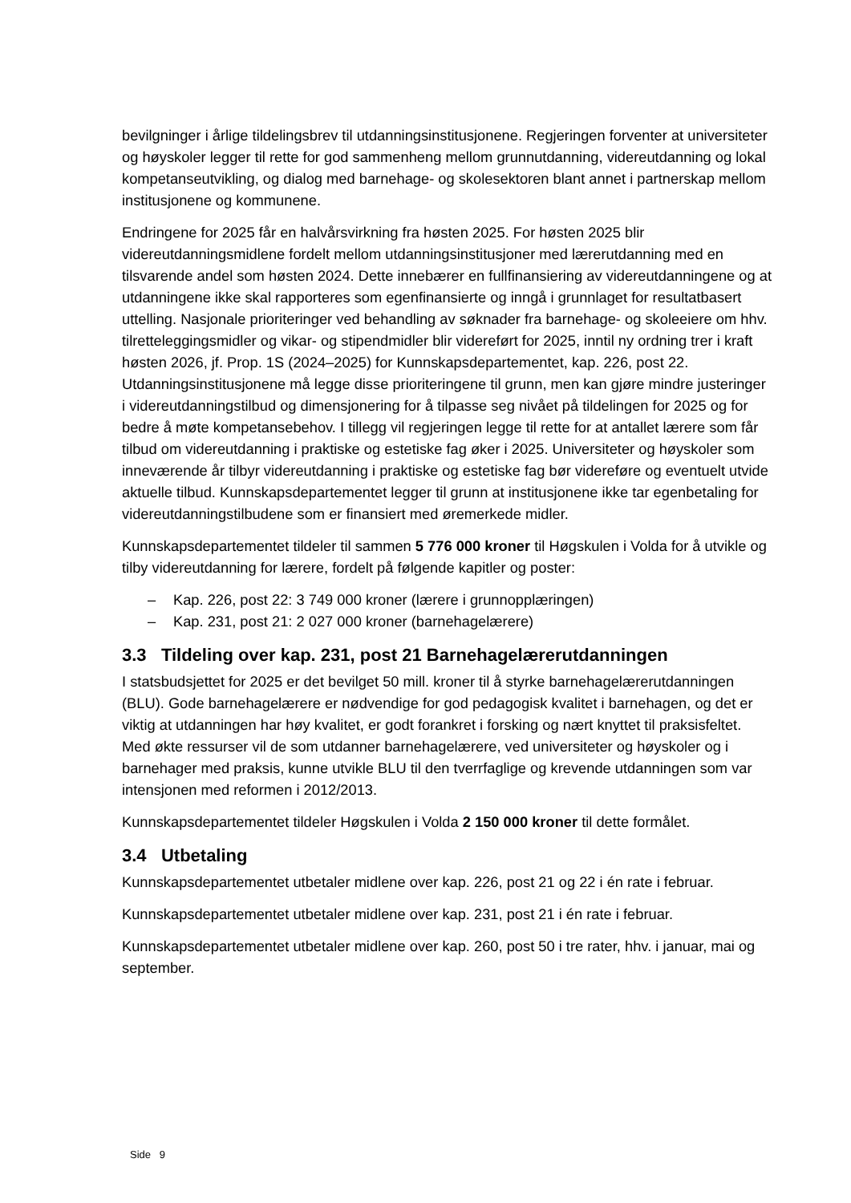bevilgninger i årlige tildelingsbrev til utdanningsinstitusjonene. Regjeringen forventer at universiteter og høyskoler legger til rette for god sammenheng mellom grunnutdanning, videreutdanning og lokal kompetanseutvikling, og dialog med barnehage- og skolesektoren blant annet i partnerskap mellom institusjonene og kommunene.
Endringene for 2025 får en halvårsvirkning fra høsten 2025. For høsten 2025 blir videreutdanningsmidlene fordelt mellom utdanningsinstitusjoner med lærerutdanning med en tilsvarende andel som høsten 2024. Dette innebærer en fullfinansiering av videreutdanningene og at utdanningene ikke skal rapporteres som egenfinansierte og inngå i grunnlaget for resultatbasert uttelling. Nasjonale prioriteringer ved behandling av søknader fra barnehage- og skoleeiere om hhv. tilretteleggingsmidler og vikar- og stipendmidler blir videreført for 2025, inntil ny ordning trer i kraft høsten 2026, jf. Prop. 1S (2024–2025) for Kunnskapsdepartementet, kap. 226, post 22. Utdanningsinstitusjonene må legge disse prioriteringene til grunn, men kan gjøre mindre justeringer i videreutdanningstilbud og dimensjonering for å tilpasse seg nivået på tildelingen for 2025 og for bedre å møte kompetansebehov. I tillegg vil regjeringen legge til rette for at antallet lærere som får tilbud om videreutdanning i praktiske og estetiske fag øker i 2025. Universiteter og høyskoler som inneværende år tilbyr videreutdanning i praktiske og estetiske fag bør videreføre og eventuelt utvide aktuelle tilbud. Kunnskapsdepartementet legger til grunn at institusjonene ikke tar egenbetaling for videreutdanningstilbudene som er finansiert med øremerkede midler.
Kunnskapsdepartementet tildeler til sammen 5 776 000 kroner til Høgskulen i Volda for å utvikle og tilby videreutdanning for lærere, fordelt på følgende kapitler og poster:
– Kap. 226, post 22: 3 749 000 kroner (lærere i grunnopplæringen)
– Kap. 231, post 21: 2 027 000 kroner (barnehagelærere)
3.3 Tildeling over kap. 231, post 21 Barnehagelærerutdanningen
I statsbudsjettet for 2025 er det bevilget 50 mill. kroner til å styrke barnehagelærerutdanningen (BLU). Gode barnehagelærere er nødvendige for god pedagogisk kvalitet i barnehagen, og det er viktig at utdanningen har høy kvalitet, er godt forankret i forsking og nært knyttet til praksisfeltet. Med økte ressurser vil de som utdanner barnehagelærere, ved universiteter og høyskoler og i barnehager med praksis, kunne utvikle BLU til den tverrfaglige og krevende utdanningen som var intensjonen med reformen i 2012/2013.
Kunnskapsdepartementet tildeler Høgskulen i Volda 2 150 000 kroner til dette formålet.
3.4 Utbetaling
Kunnskapsdepartementet utbetaler midlene over kap. 226, post 21 og 22 i én rate i februar.
Kunnskapsdepartementet utbetaler midlene over kap. 231, post 21 i én rate i februar.
Kunnskapsdepartementet utbetaler midlene over kap. 260, post 50 i tre rater, hhv. i januar, mai og september.
Side 9